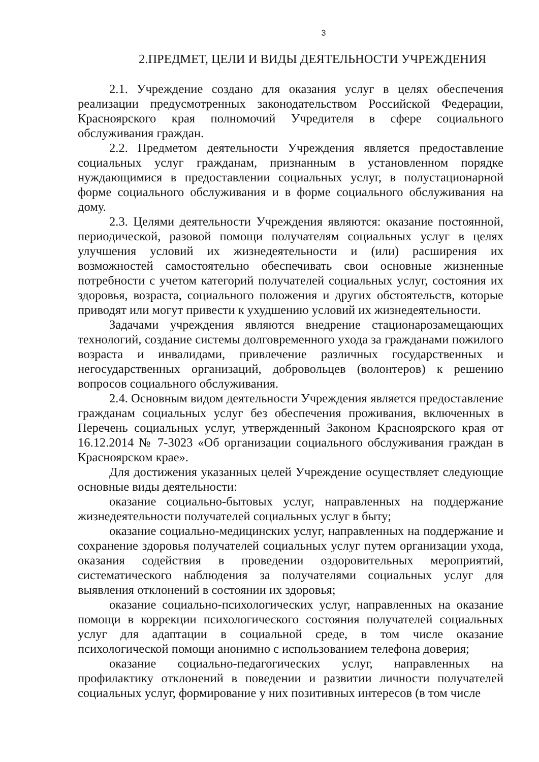3
2.ПРЕДМЕТ, ЦЕЛИ И ВИДЫ ДЕЯТЕЛЬНОСТИ УЧРЕЖДЕНИЯ
2.1. Учреждение создано для оказания услуг в целях обеспечения реализации предусмотренных законодательством Российской Федерации, Красноярского края полномочий Учредителя в сфере социального обслуживания граждан.
2.2. Предметом деятельности Учреждения является предоставление социальных услуг гражданам, признанным в установленном порядке нуждающимися в предоставлении социальных услуг, в полустационарной форме социального обслуживания и в форме социального обслуживания на дому.
2.3. Целями деятельности Учреждения являются: оказание постоянной, периодической, разовой помощи получателям социальных услуг в целях улучшения условий их жизнедеятельности и (или) расширения их возможностей самостоятельно обеспечивать свои основные жизненные потребности с учетом категорий получателей социальных услуг, состояния их здоровья, возраста, социального положения и других обстоятельств, которые приводят или могут привести к ухудшению условий их жизнедеятельности.
Задачами учреждения являются внедрение стационарозамещающих технологий, создание системы долговременного ухода за гражданами пожилого возраста и инвалидами, привлечение различных государственных и негосударственных организаций, добровольцев (волонтеров) к решению вопросов социального обслуживания.
2.4. Основным видом деятельности Учреждения является предоставление гражданам социальных услуг без обеспечения проживания, включенных в Перечень социальных услуг, утвержденный Законом Красноярского края от 16.12.2014 № 7-3023 «Об организации социального обслуживания граждан в Красноярском крае».
Для достижения указанных целей Учреждение осуществляет следующие основные виды деятельности:
оказание социально-бытовых услуг, направленных на поддержание жизнедеятельности получателей социальных услуг в быту;
оказание социально-медицинских услуг, направленных на поддержание и сохранение здоровья получателей социальных услуг путем организации ухода, оказания содействия в проведении оздоровительных мероприятий, систематического наблюдения за получателями социальных услуг для выявления отклонений в состоянии их здоровья;
оказание социально-психологических услуг, направленных на оказание помощи в коррекции психологического состояния получателей социальных услуг для адаптации в социальной среде, в том числе оказание психологической помощи анонимно с использованием телефона доверия;
оказание социально-педагогических услуг, направленных на профилактику отклонений в поведении и развитии личности получателей социальных услуг, формирование у них позитивных интересов (в том числе